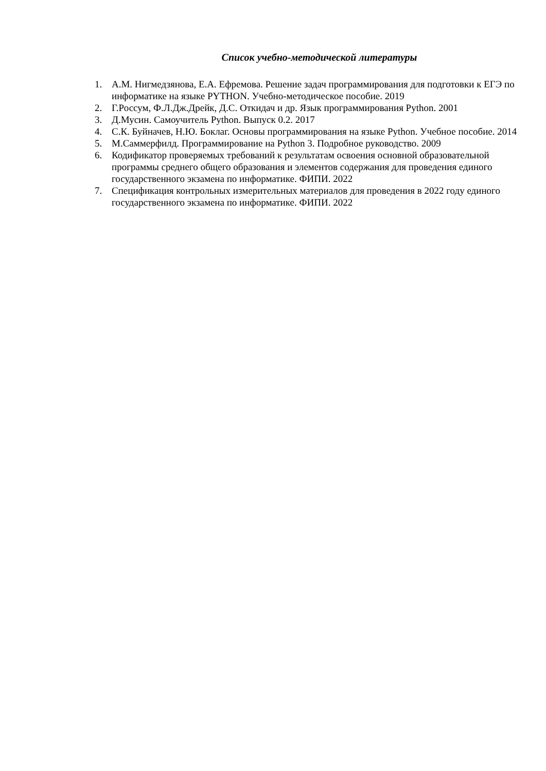Список учебно-методической литературы
1. А.М. Нигмедзянова, Е.А. Ефремова. Решение задач программирования для подготовки к ЕГЭ по информатике на языке PYTHON. Учебно-методическое пособие. 2019
2. Г.Россум, Ф.Л.Дж.Дрейк, Д.С. Откидач и др. Язык программирования Python. 2001
3. Д.Мусин. Самоучитель Python. Выпуск 0.2. 2017
4. С.К. Буйначев, Н.Ю. Боклаг. Основы программирования на языке Python. Учебное пособие. 2014
5. М.Саммерфилд. Программирование на Python 3. Подробное руководство. 2009
6. Кодификатор проверяемых требований к результатам освоения основной образовательной программы среднего общего образования и элементов содержания для проведения единого государственного экзамена по информатике. ФИПИ. 2022
7. Спецификация контрольных измерительных материалов для проведения в 2022 году единого государственного экзамена по информатике. ФИПИ. 2022